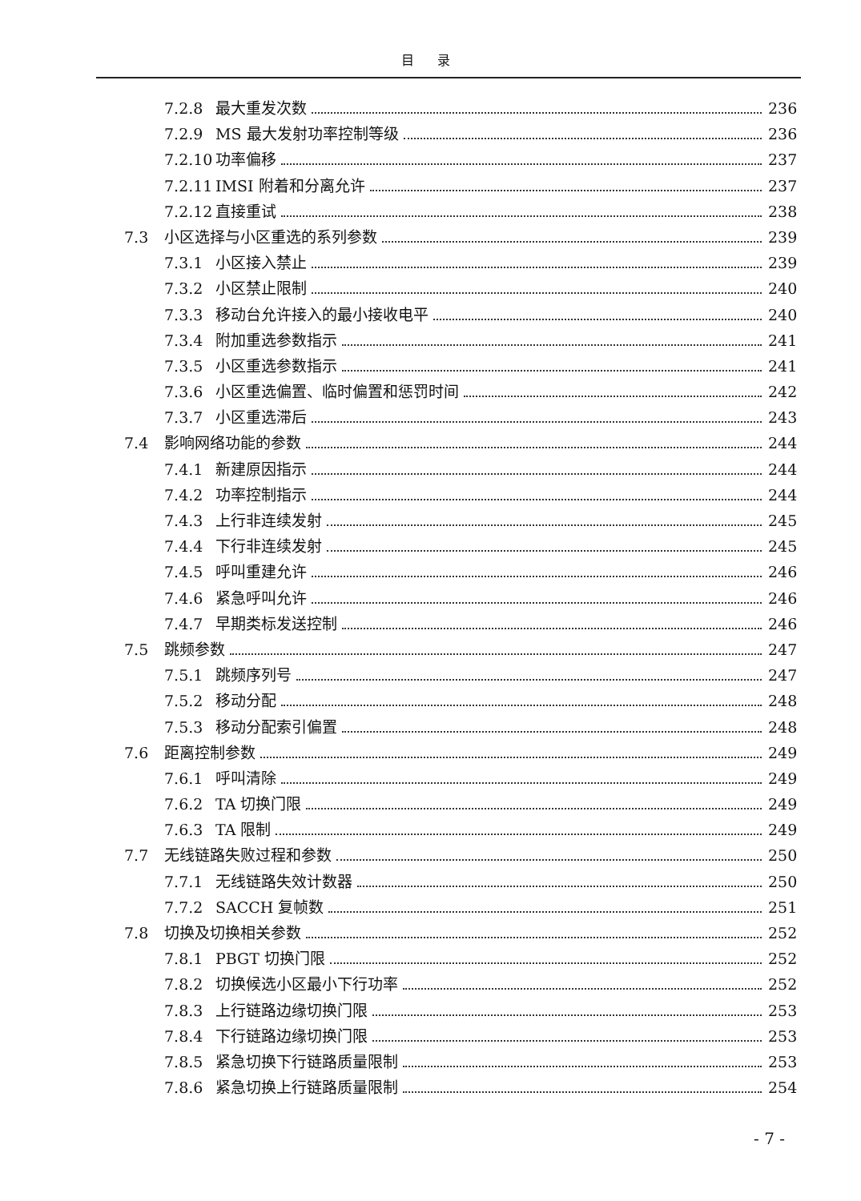目 录
7.2.8 最大重发次数 236
7.2.9 MS 最大发射功率控制等级 236
7.2.10 功率偏移 237
7.2.11 IMSI 附着和分离允许 237
7.2.12 直接重试 238
7.3 小区选择与小区重选的系列参数 239
7.3.1 小区接入禁止 239
7.3.2 小区禁止限制 240
7.3.3 移动台允许接入的最小接收电平 240
7.3.4 附加重选参数指示 241
7.3.5 小区重选参数指示 241
7.3.6 小区重选偏置、临时偏置和惩罚时间 242
7.3.7 小区重选滞后 243
7.4 影响网络功能的参数 244
7.4.1 新建原因指示 244
7.4.2 功率控制指示 244
7.4.3 上行非连续发射 245
7.4.4 下行非连续发射 245
7.4.5 呼叫重建允许 246
7.4.6 紧急呼叫允许 246
7.4.7 早期类标发送控制 246
7.5 跳频参数 247
7.5.1 跳频序列号 247
7.5.2 移动分配 248
7.5.3 移动分配索引偏置 248
7.6 距离控制参数 249
7.6.1 呼叫清除 249
7.6.2 TA 切换门限 249
7.6.3 TA 限制 249
7.7 无线链路失败过程和参数 250
7.7.1 无线链路失效计数器 250
7.7.2 SACCH 复帧数 251
7.8 切换及切换相关参数 252
7.8.1 PBGT 切换门限 252
7.8.2 切换候选小区最小下行功率 252
7.8.3 上行链路边缘切换门限 253
7.8.4 下行链路边缘切换门限 253
7.8.5 紧急切换下行链路质量限制 253
7.8.6 紧急切换上行链路质量限制 254
- 7 -